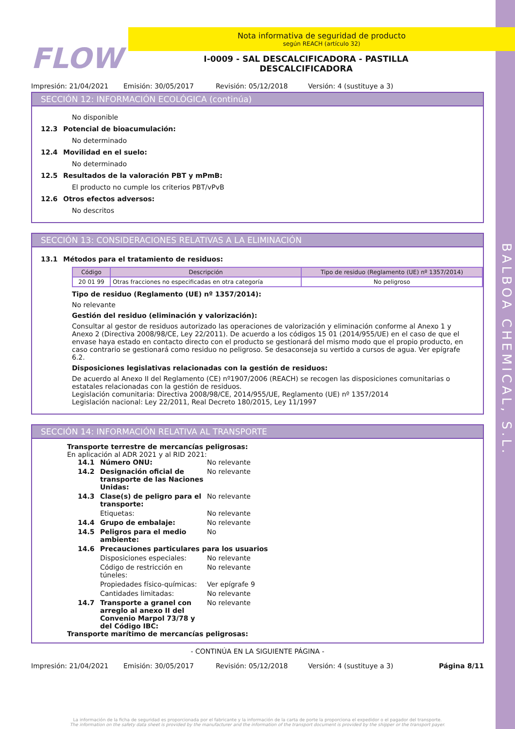BALBOA CHEMICAL, S.L.
FLOW
Nota informativa de seguridad de producto
según REACH (artículo 32)
I-0009 - SAL DESCALCIFICADORA - PASTILLA
DESCALCIFICADORA
Impresión: 21/04/2021 Emisión: 30/05/2017 Revisión: 05/12/2018 Versión: 4 (sustituye a 3)
SECCIÓN 12: INFORMACIÓN ECOLÓGICA (continúa)
No disponible
12.3 Potencial de bioacumulación:
No determinado
12.4 Movilidad en el suelo:
No determinado
12.5 Resultados de la valoración PBT y mPmB:
El producto no cumple los criterios PBT/vPvB
12.6 Otros efectos adversos:
No descritos
SECCIÓN 13: CONSIDERACIONES RELATIVAS A LA ELIMINACIÓN
13.1 Métodos para el tratamiento de residuos:
| Código | Descripción | Tipo de residuo (Reglamento (UE) nº 1357/2014) |
| --- | --- | --- |
| 20 01 99 | Otras fracciones no especificadas en otra categoría | No peligroso |
Tipo de residuo (Reglamento (UE) nº 1357/2014):
No relevante
Gestión del residuo (eliminación y valorización):
Consultar al gestor de residuos autorizado las operaciones de valorización y eliminación conforme al Anexo 1 y Anexo 2 (Directiva 2008/98/CE, Ley 22/2011). De acuerdo a los códigos 15 01 (2014/955/UE) en el caso de que el envase haya estado en contacto directo con el producto se gestionará del mismo modo que el propio producto, en caso contrario se gestionará como residuo no peligroso. Se desaconseja su vertido a cursos de agua. Ver epígrafe 6.2.
Disposiciones legislativas relacionadas con la gestión de residuos:
De acuerdo al Anexo II del Reglamento (CE) nº1907/2006 (REACH) se recogen las disposiciones comunitarias o estatales relacionadas con la gestión de residuos.
Legislación comunitaria: Directiva 2008/98/CE, 2014/955/UE, Reglamento (UE) nº 1357/2014
Legislación nacional: Ley 22/2011, Real Decreto 180/2015, Ley 11/1997
SECCIÓN 14: INFORMACIÓN RELATIVA AL TRANSPORTE
Transporte terrestre de mercancías peligrosas:
En aplicación al ADR 2021 y al RID 2021:
14.1 Número ONU: No relevante 14.2 Designación oficial de transporte de las Naciones Unidas: No relevante 14.3 Clase(s) de peligro para el transporte: No relevante Etiquetas: No relevante 14.4 Grupo de embalaje: No relevante 14.5 Peligros para el medio ambiente: No 14.6 Precauciones particulares para los usuarios Disposiciones especiales: No relevante Código de restricción en túneles: No relevante Propiedades físico-químicas: Ver epígrafe 9 Cantidades limitadas: No relevante 14.7 Transporte a granel con arreglo al anexo II del Convenio Marpol 73/78 y del Código IBC: No relevante
Transporte marítimo de mercancías peligrosas:
- CONTINÚA EN LA SIGUIENTE PÁGINA -
Impresión: 21/04/2021 Emisión: 30/05/2017 Revisión: 05/12/2018 Versión: 4 (sustituye a 3) Página 8/11
La información de la ficha de seguridad es proporcionada por el fabricante y la información de la carta de porte la proporciona el expedidor o el pagador del transporte.
The information on the safety data sheet is provided by the manufacturer and the information of the transport document is provided by the shipper or the transport payer.